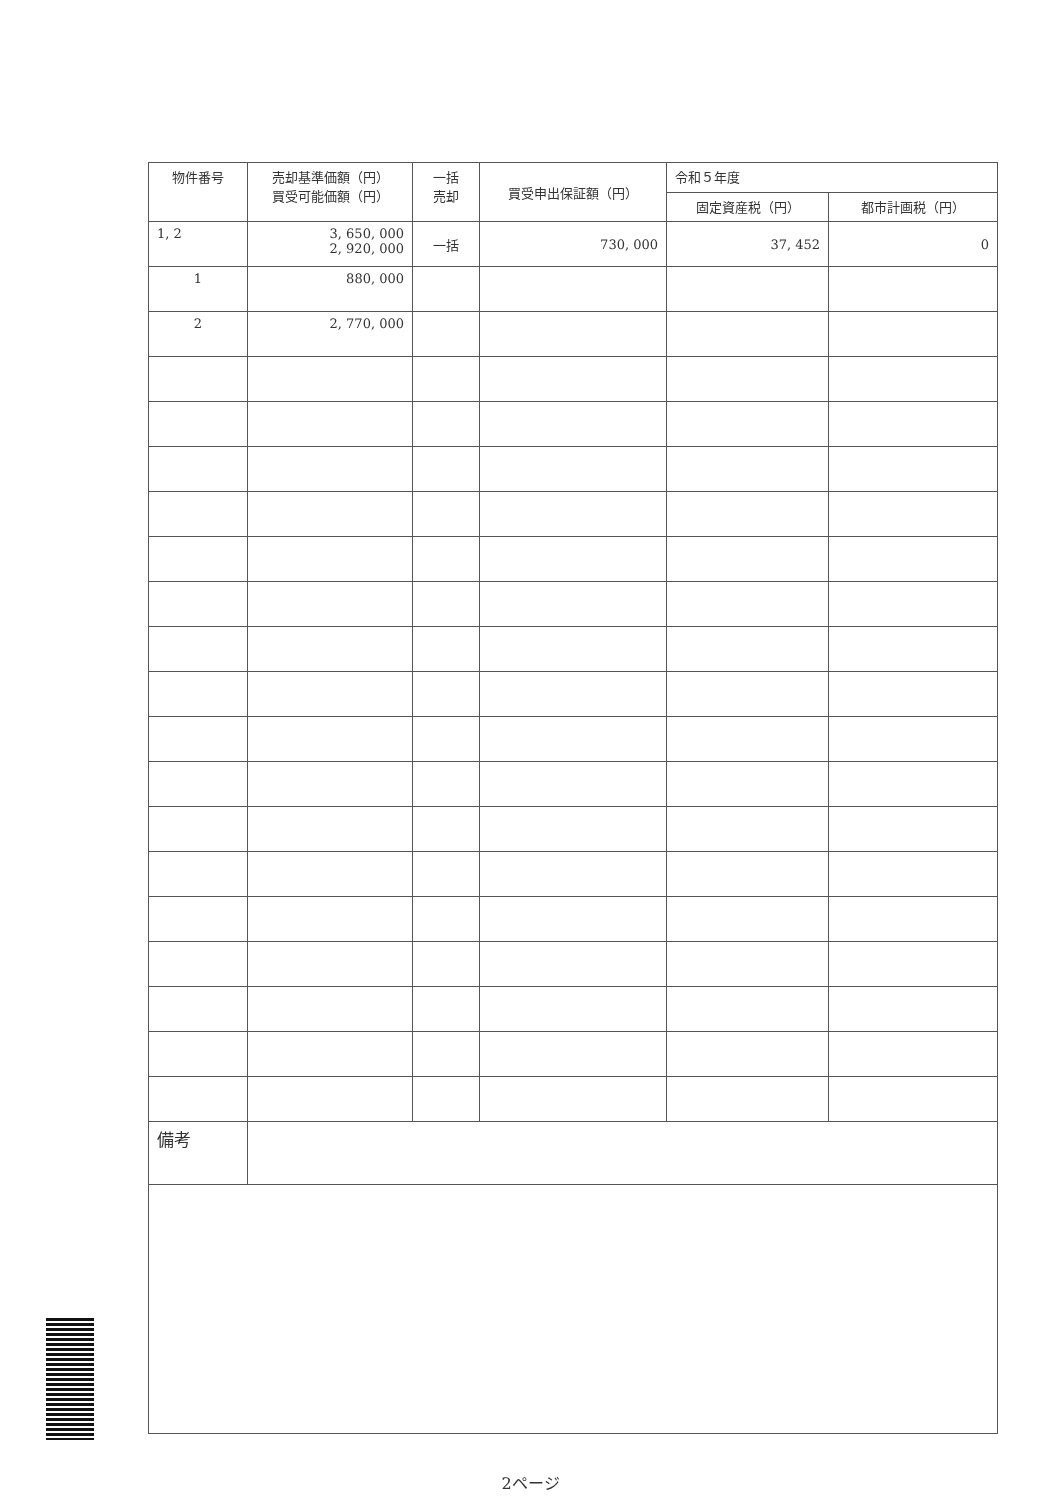| 物件番号 | 売却基準価額（円） 買受可能価額（円） | 一括 売却 | 買受申出保証額（円） | 令和５年度 | |
| --- | --- | --- | --- | --- | --- |
| | | | | 固定資産税（円） | 都市計画税（円） |
| 1, 2 | 3, 650, 000 2, 920, 000 | 一括 | 730, 000 | 37, 452 | 0 |
| 1 | 880, 000 | | | | |
| 2 | 2, 770, 000 | | | | |
| 備考 | | | | | |
2ページ